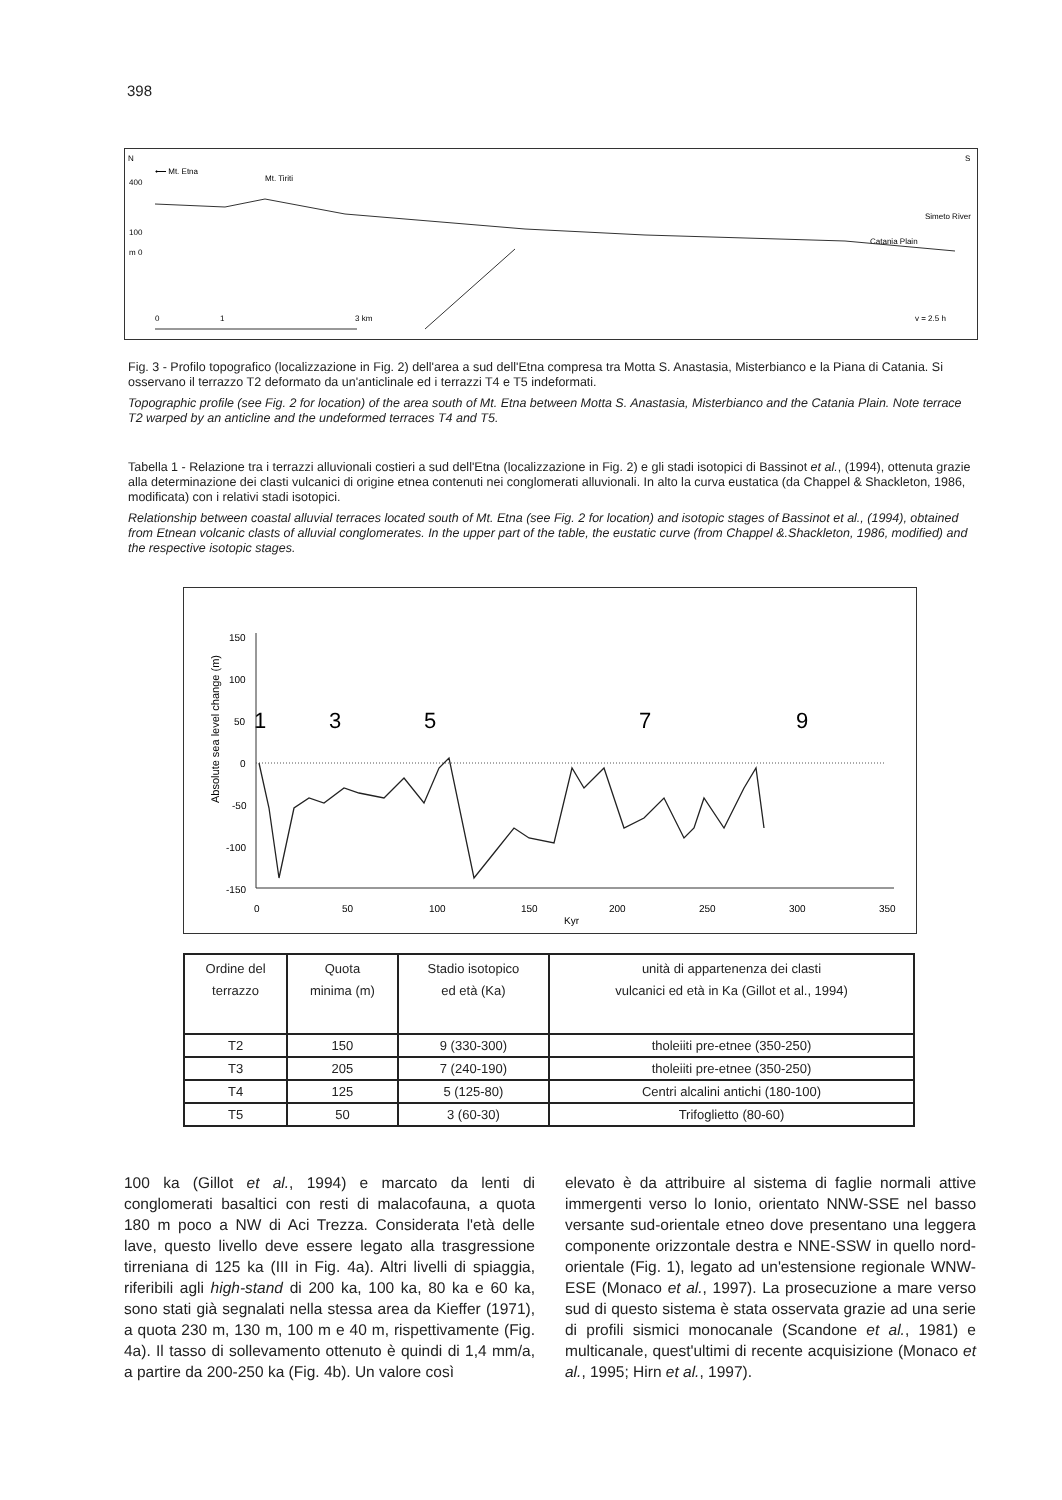398
N
S
⟵ Mt. Etna
Mt. Tiriti
400
100
m 0
Simeto River
Catania Plain
v = 2.5 h
0
1
3 km
Fig. 3 - Profilo topografico (localizzazione in Fig. 2) dell'area a sud dell'Etna compresa tra Motta S. Anastasia, Misterbianco e la Piana di Catania. Si osservano il terrazzo T2 deformato da un'anticlinale ed i terrazzi T4 e T5 indeformati.
Topographic profile (see Fig. 2 for location) of the area south of Mt. Etna between Motta S. Anastasia, Misterbianco and the Catania Plain. Note terrace T2 warped by an anticline and the undeformed terraces T4 and T5.
Tabella 1 - Relazione tra i terrazzi alluvionali costieri a sud dell'Etna (localizzazione in Fig. 2) e gli stadi isotopici di Bassinot et al., (1994), ottenuta grazie alla determinazione dei clasti vulcanici di origine etnea contenuti nei conglomerati alluvionali. In alto la curva eustatica (da Chappel & Shackleton, 1986, modificata) con i relativi stadi isotopici.
Relationship between coastal alluvial terraces located south of Mt. Etna (see Fig. 2 for location) and isotopic stages of Bassinot et al., (1994), obtained from Etnean volcanic clasts of alluvial conglomerates. In the upper part of the table, the eustatic curve (from Chappel &.Shackleton, 1986, modified) and the respective isotopic stages.
150
100
50
0
-50
-100
-150
Absolute sea level change (m)
1
3
5
7
9
0
50
100
150
200
250
300
350
Kyr
| Ordine del terrazzo | Quota minima (m) | Stadio isotopico ed età (Ka) | unità di appartenenza dei clasti vulcanici ed età in Ka (Gillot et al., 1994) |
| --- | --- | --- | --- |
| T2 | 150 | 9 (330-300) | tholeiiti pre-etnee (350-250) |
| T3 | 205 | 7 (240-190) | tholeiiti pre-etnee (350-250) |
| T4 | 125 | 5 (125-80) | Centri alcalini antichi (180-100) |
| T5 | 50 | 3 (60-30) | Trifoglietto (80-60) |
100 ka (Gillot et al., 1994) e marcato da lenti di conglomerati basaltici con resti di malacofauna, a quota 180 m poco a NW di Aci Trezza. Considerata l'età delle lave, questo livello deve essere legato alla trasgressione tirreniana di 125 ka (III in Fig. 4a). Altri livelli di spiaggia, riferibili agli high-stand di 200 ka, 100 ka, 80 ka e 60 ka, sono stati già segnalati nella stessa area da Kieffer (1971), a quota 230 m, 130 m, 100 m e 40 m, rispettivamente (Fig. 4a). Il tasso di sollevamento ottenuto è quindi di 1,4 mm/a, a partire da 200-250 ka (Fig. 4b). Un valore così
elevato è da attribuire al sistema di faglie normali attive immergenti verso lo Ionio, orientato NNW-SSE nel basso versante sud-orientale etneo dove presentano una leggera componente orizzontale destra e NNE-SSW in quello nord-orientale (Fig. 1), legato ad un'estensione regionale WNW-ESE (Monaco et al., 1997). La prosecuzione a mare verso sud di questo sistema è stata osservata grazie ad una serie di profili sismici monocanale (Scandone et al., 1981) e multicanale, quest'ultimi di recente acquisizione (Monaco et al., 1995; Hirn et al., 1997).